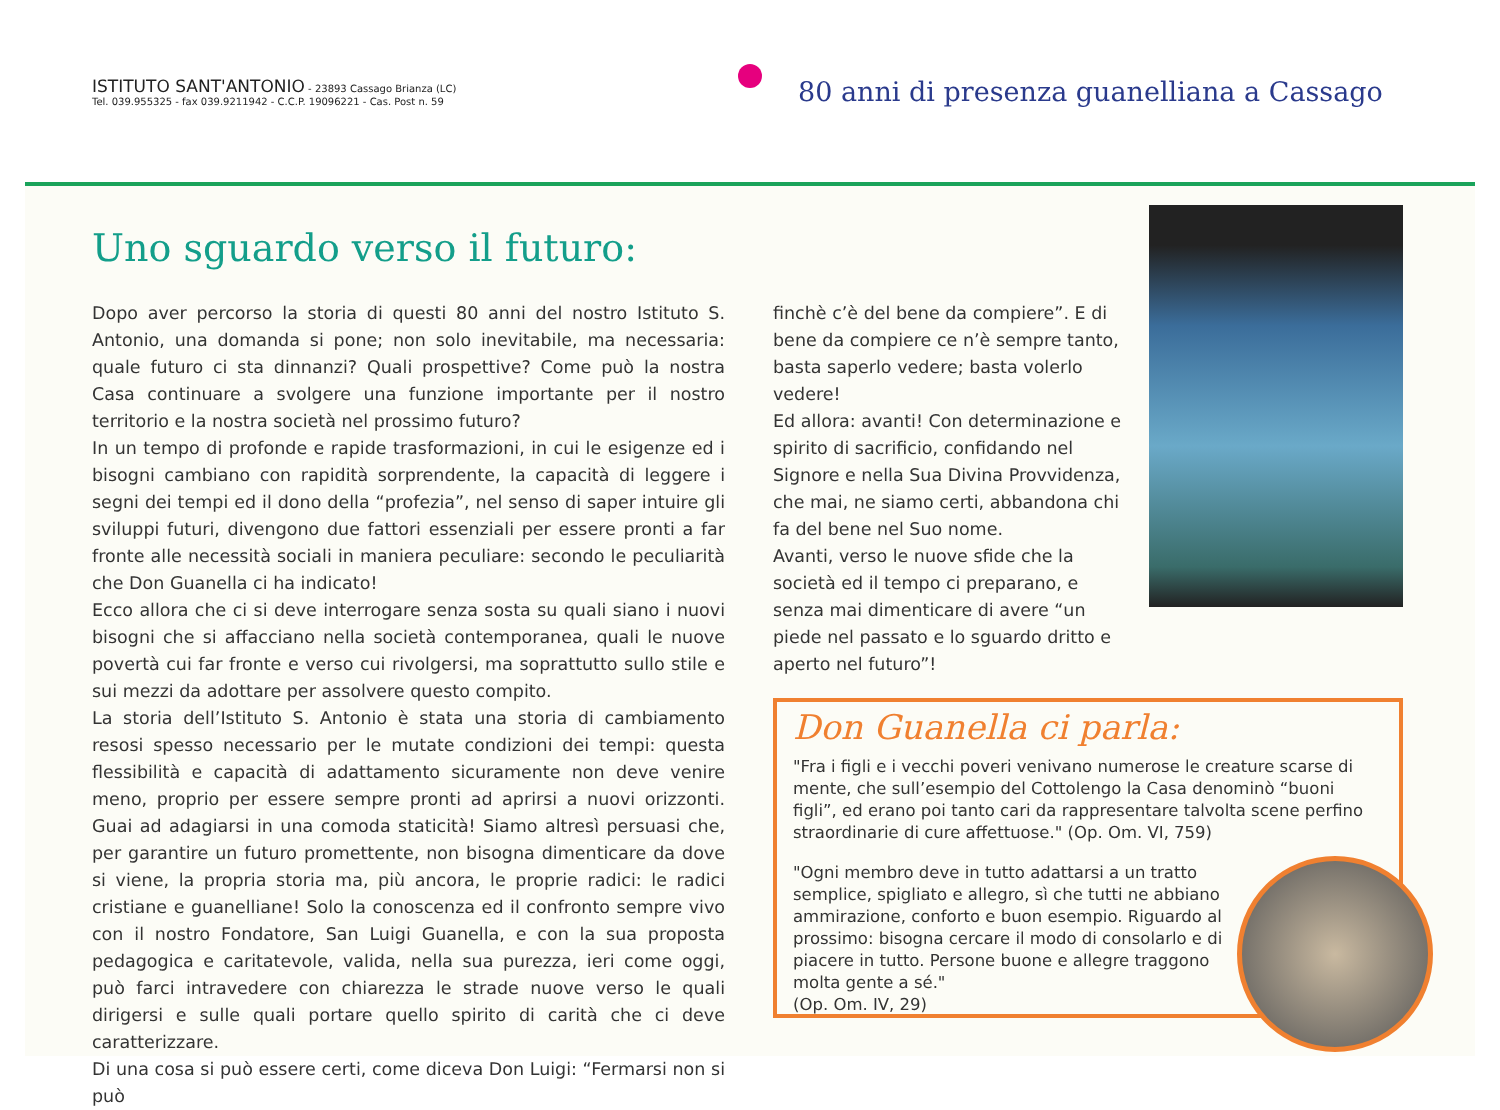ISTITUTO SANT'ANTONIO - 23893 Cassago Brianza (LC)
Tel. 039.955325 - fax 039.9211942 - C.C.P. 19096221 - Cas. Post n. 59
80 anni di presenza guanelliana a Cassago
Uno sguardo verso il futuro:
Dopo aver percorso la storia di questi 80 anni del nostro Istituto S. Antonio, una domanda si pone; non solo inevitabile, ma necessaria: quale futuro ci sta dinnanzi? Quali prospettive? Come può la nostra Casa continuare a svolgere una funzione importante per il nostro territorio e la nostra società nel prossimo futuro?
In un tempo di profonde e rapide trasformazioni, in cui le esigenze ed i bisogni cambiano con rapidità sorprendente, la capacità di leggere i segni dei tempi ed il dono della “profezia”, nel senso di saper intuire gli sviluppi futuri, divengono due fattori essenziali per essere pronti a far fronte alle necessità sociali in maniera peculiare: secondo le peculiarità che Don Guanella ci ha indicato!
Ecco allora che ci si deve interrogare senza sosta su quali siano i nuovi bisogni che si affacciano nella società contemporanea, quali le nuove povertà cui far fronte e verso cui rivolgersi, ma soprattutto sullo stile e sui mezzi da adottare per assolvere questo compito.
La storia dell’Istituto S. Antonio è stata una storia di cambiamento resosi spesso necessario per le mutate condizioni dei tempi: questa flessibilità e capacità di adattamento sicuramente non deve venire meno, proprio per essere sempre pronti ad aprirsi a nuovi orizzonti. Guai ad adagiarsi in una comoda staticità! Siamo altresì persuasi che, per garantire un futuro promettente, non bisogna dimenticare da dove si viene, la propria storia ma, più ancora, le proprie radici: le radici cristiane e guanelliane! Solo la conoscenza ed il confronto sempre vivo con il nostro Fondatore, San Luigi Guanella, e con la sua proposta pedagogica e caritatevole, valida, nella sua purezza, ieri come oggi, può farci intravedere con chiarezza le strade nuove verso le quali dirigersi e sulle quali portare quello spirito di carità che ci deve caratterizzare.
Di una cosa si può essere certi, come diceva Don Luigi: “Fermarsi non si può
finchè c’è del bene da compiere”. E di bene da compiere ce n’è sempre tanto, basta saperlo vedere; basta volerlo vedere!
Ed allora: avanti! Con determinazione e spirito di sacrificio, confidando nel Signore e nella Sua Divina Provvidenza, che mai, ne siamo certi, abbandona chi fa del bene nel Suo nome.
Avanti, verso le nuove sfide che la società ed il tempo ci preparano, e senza mai dimenticare di avere “un piede nel passato e lo sguardo dritto e aperto nel futuro”!
Don Guanella ci parla:
"Fra i figli e i vecchi poveri venivano numerose le creature scarse di mente, che sull’esempio del Cottolengo la Casa denominò “buoni figli”, ed erano poi tanto cari da rappresentare talvolta scene perfino straordinarie di cure affettuose." (Op. Om. VI, 759)
"Ogni membro deve in tutto adattarsi a un tratto semplice, spigliato e allegro, sì che tutti ne abbiano ammirazione, conforto e buon esempio. Riguardo al prossimo: bisogna cercare il modo di consolarlo e di piacere in tutto. Persone buone e allegre traggono molta gente a sé."
(Op. Om. IV, 29)